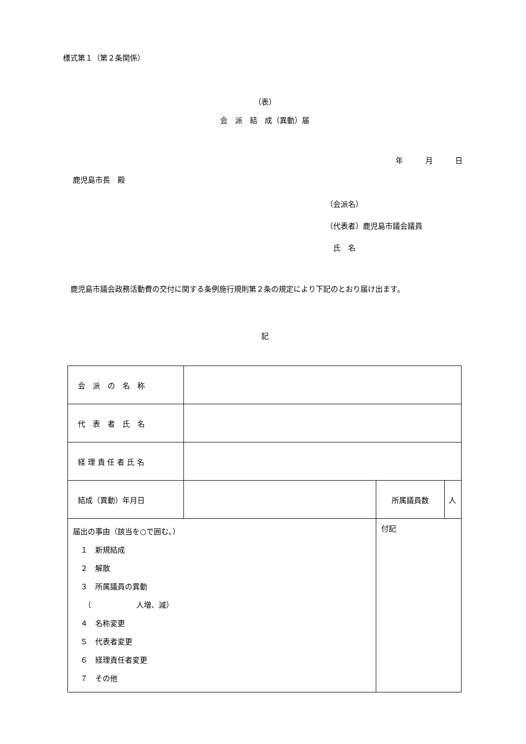様式第１（第２条関係）
（表）
会　派　結　成（異動）届
年　　　月　　　日
鹿児島市長　殿
（会派名）
（代表者）鹿児島市議会議員
　氏　名
　鹿児島市議会政務活動費の交付に関する条例施行規則第２条の規定により下記のとおり届け出ます。
記
| 会 派 の 名 称 | | | | |
| 代 表 者 氏 名 | | | | |
| 経 理 責 任 者 氏 名 | | | | |
| 結成（異動）年月日 | | | 所属議員数 | 人 |
| 届出の事由（該当を○で囲む。） １ 新規結成 ２ 解散 ３ 所属議員の異動 （ 人増、減） ４ 名称変更 ５ 代表者変更 ６ 経理責任者変更 ７ その他 | | 付記 | | |